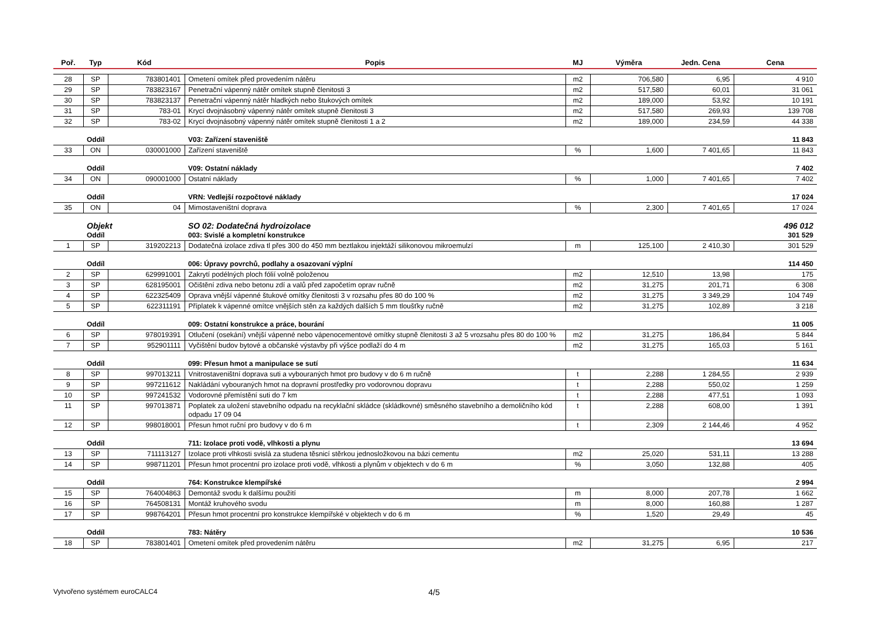| Poř. | Typ | Kód | Popis | MJ | Výměra | Jedn. Cena | Cena |
| --- | --- | --- | --- | --- | --- | --- | --- |
| 28 | SP | 783801401 | Ometení omítek před provedením nátěru | m2 | 706,580 | 6,95 | 4 910 |
| 29 | SP | 783823167 | Penetrační vápenný nátěr omítek stupně členitosti 3 | m2 | 517,580 | 60,01 | 31 061 |
| 30 | SP | 783823137 | Penetrační vápenný nátěr hladkých nebo štukových omítek | m2 | 189,000 | 53,92 | 10 191 |
| 31 | SP | 783-01 | Krycí dvojnásobný vápenný nátěr omítek stupně členitosti 3 | m2 | 517,580 | 269,93 | 139 708 |
| 32 | SP | 783-02 | Krycí dvojnásobný vápenný nátěr omítek stupně členitosti 1 a 2 | m2 | 189,000 | 234,59 | 44 338 |
| | Oddíl | | V03: Zařízení staveniště | | | | 11 843 |
| 33 | ON | 030001000 | Zařízení staveniště | % | 1,600 | 7 401,65 | 11 843 |
| | Oddíl | | V09: Ostatní náklady | | | | 7 402 |
| 34 | ON | 090001000 | Ostatní náklady | % | 1,000 | 7 401,65 | 7 402 |
| | Oddíl | | VRN: Vedlejší rozpočtové náklady | | | | 17 024 |
| 35 | ON | 04 | Mimostaveništní doprava | % | 2,300 | 7 401,65 | 17 024 |
| | Objekt | | SO 02: Dodatečná hydroizolace | | | | 496 012 |
| | Oddíl | | 003: Svislé a kompletní konstrukce | | | | 301 529 |
| 1 | SP | 319202213 | Dodatečná izolace zdiva tl přes 300 do 450 mm beztlakou injektáží silikonovou mikroemulzí | m | 125,100 | 2 410,30 | 301 529 |
| | Oddíl | | 006: Úpravy povrchů, podlahy a osazovaní výplní | | | | 114 450 |
| 2 | SP | 629991001 | Zakrytí podélných ploch fólií volně položenou | m2 | 12,510 | 13,98 | 175 |
| 3 | SP | 628195001 | Očištění zdiva nebo betonu zdí a valů před započetím oprav ručně | m2 | 31,275 | 201,71 | 6 308 |
| 4 | SP | 622325409 | Oprava vnější vápenné štukové omítky členitosti 3 v rozsahu přes 80 do 100 % | m2 | 31,275 | 3 349,29 | 104 749 |
| 5 | SP | 622311191 | Příplatek k vápenné omítce vnějších stěn za každých dalších 5 mm tloušťky ručně | m2 | 31,275 | 102,89 | 3 218 |
| | Oddíl | | 009: Ostatní konstrukce a práce, bourání | | | | 11 005 |
| 6 | SP | 978019391 | Otlučení (osekání) vnější vápenné nebo vápenocementové omítky stupně členitosti 3 až 5 vrozsahu přes 80 do 100 % | m2 | 31,275 | 186,84 | 5 844 |
| 7 | SP | 952901111 | Vyčištění budov bytové a občanské výstavby při výšce podlaží do 4 m | m2 | 31,275 | 165,03 | 5 161 |
| | Oddíl | | 099: Přesun hmot a manipulace se sutí | | | | 11 634 |
| 8 | SP | 997013211 | Vnitrostaveništní doprava suti a vybouraných hmot pro budovy v do 6 m ručně | t | 2,288 | 1 284,55 | 2 939 |
| 9 | SP | 997211612 | Nakládání vybouraných hmot na dopravní prostředky pro vodorovnou dopravu | t | 2,288 | 550,02 | 1 259 |
| 10 | SP | 997241532 | Vodorovné přemístění suti do 7 km | t | 2,288 | 477,51 | 1 093 |
| 11 | SP | 997013871 | Poplatek za uložení stavebního odpadu na recyklační skládce (skládkovné) směsného stavebního a demoličního kód odpadu 17 09 04 | t | 2,288 | 608,00 | 1 391 |
| 12 | SP | 998018001 | Přesun hmot ruční pro budovy v do 6 m | t | 2,309 | 2 144,46 | 4 952 |
| | Oddíl | | 711: Izolace proti vodě, vlhkosti a plynu | | | | 13 694 |
| 13 | SP | 711113127 | Izolace proti vlhkosti svislá za studena těsnicí stěrkou jednosložkovou na bázi cementu | m2 | 25,020 | 531,11 | 13 288 |
| 14 | SP | 998711201 | Přesun hmot procentní pro izolace proti vodě, vlhkosti a plynům v objektech v do 6 m | % | 3,050 | 132,88 | 405 |
| | Oddíl | | 764: Konstrukce klempířské | | | | 2 994 |
| 15 | SP | 764004863 | Demontáž svodu k dalšímu použití | m | 8,000 | 207,78 | 1 662 |
| 16 | SP | 764508131 | Montáž kruhového svodu | m | 8,000 | 160,88 | 1 287 |
| 17 | SP | 998764201 | Přesun hmot procentní pro konstrukce klempířské v objektech v do 6 m | % | 1,520 | 29,49 | 45 |
| | Oddíl | | 783: Nátěry | | | | 10 536 |
| 18 | SP | 783801401 | Ometení omítek před provedením nátěru | m2 | 31,275 | 6,95 | 217 |
Vytvořeno systémem euroCALC4
4/5